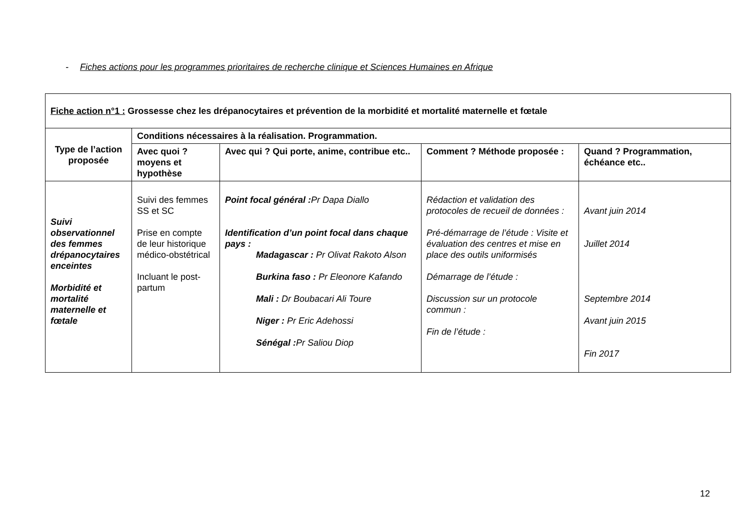- Fiches actions pour les programmes prioritaires de recherche clinique et Sciences Humaines en Afrique
| Fiche action n°1 : Grossesse chez les drépanocytaires et prévention de la morbidité et mortalité maternelle et fœtale | | | | |
| Type de l’action proposée | Conditions nécessaires à la réalisation. Programmation. | | | |
| | Avec quoi ? moyens et hypothèse | Avec qui ? Qui porte, anime, contribue etc.. | Comment ? Méthode proposée : | Quand ? Programmation, échéance etc.. |
| Suivi observationnel des femmes drépanocytaires enceintes Morbidité et mortalité maternelle et fœtale | Suivi des femmes SS et SC Prise en compte de leur historique médico-obstétrical Incluant le post-partum | Point focal général : Pr Dapa Diallo Identification d’un point focal dans chaque pays : Madagascar : Pr Olivat Rakoto Alson Burkina faso : Pr Eleonore Kafando Mali : Dr Boubacari Ali Toure Niger : Pr Eric Adehossi Sénégal : Pr Saliou Diop | Rédaction et validation des protocoles de recueil de données : Pré-démarrage de l’étude : Visite et évaluation des centres et mise en place des outils uniformisés Démarrage de l’étude : Discussion sur un protocole commun : Fin de l’étude : | Avant juin 2014 Juillet 2014 Septembre 2014 Avant juin 2015 Fin 2017 |
12